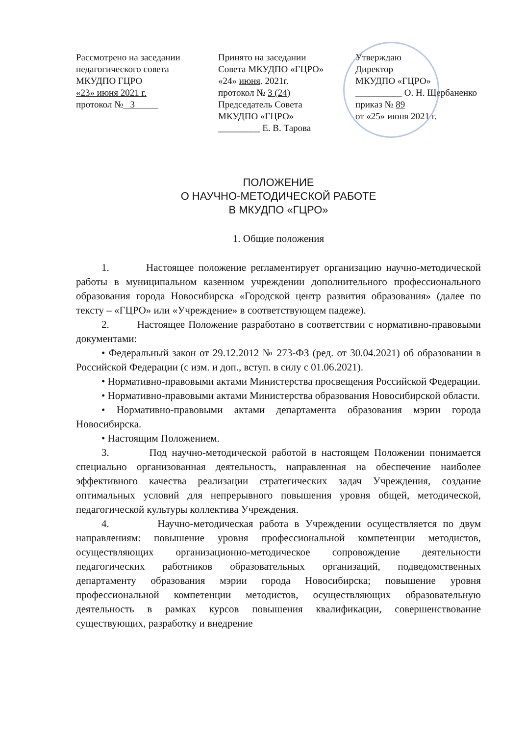Рассмотрено на заседании
педагогического совета
МКУДПО ГЦРО
«23» июня 2021 г.
протокол № 3
Принято на заседании
Совета МКУДПО «ГЦРО»
«24» июня. 2021г.
протокол № 3 (24)
Председатель Совета
МКУДПО «ГЦРО»
_________ Е. В. Тарова
Утверждаю
Директор
МКУДПО «ГЦРО»
__________ О. Н. Щербаненко
приказ № 89
от «25» июня 2021 г.
ПОЛОЖЕНИЕ
О НАУЧНО-МЕТОДИЧЕСКОЙ РАБОТЕ
В МКУДПО «ГЦРО»
1. Общие положения
1. Настоящее положение регламентирует организацию научно-методической работы в муниципальном казенном учреждении дополнительного профессионального образования города Новосибирска «Городской центр развития образования» (далее по тексту – «ГЦРО» или «Учреждение» в соответствующем падеже).
2. Настоящее Положение разработано в соответствии с нормативно-правовыми документами:
• Федеральный закон от 29.12.2012 № 273-ФЗ (ред. от 30.04.2021) об образовании в Российской Федерации (с изм. и доп., вступ. в силу с 01.06.2021).
• Нормативно-правовыми актами Министерства просвещения Российской Федерации.
• Нормативно-правовыми актами Министерства образования Новосибирской области.
• Нормативно-правовыми актами департамента образования мэрии города Новосибирска.
• Настоящим Положением.
3. Под научно-методической работой в настоящем Положении понимается специально организованная деятельность, направленная на обеспечение наиболее эффективного качества реализации стратегических задач Учреждения, создание оптимальных условий для непрерывного повышения уровня общей, методической, педагогической культуры коллектива Учреждения.
4. Научно-методическая работа в Учреждении осуществляется по двум направлениям: повышение уровня профессиональной компетенции методистов, осуществляющих организационно-методическое сопровождение деятельности педагогических работников образовательных организаций, подведомственных департаменту образования мэрии города Новосибирска; повышение уровня профессиональной компетенции методистов, осуществляющих образовательную деятельность в рамках курсов повышения квалификации, совершенствование существующих, разработку и внедрение